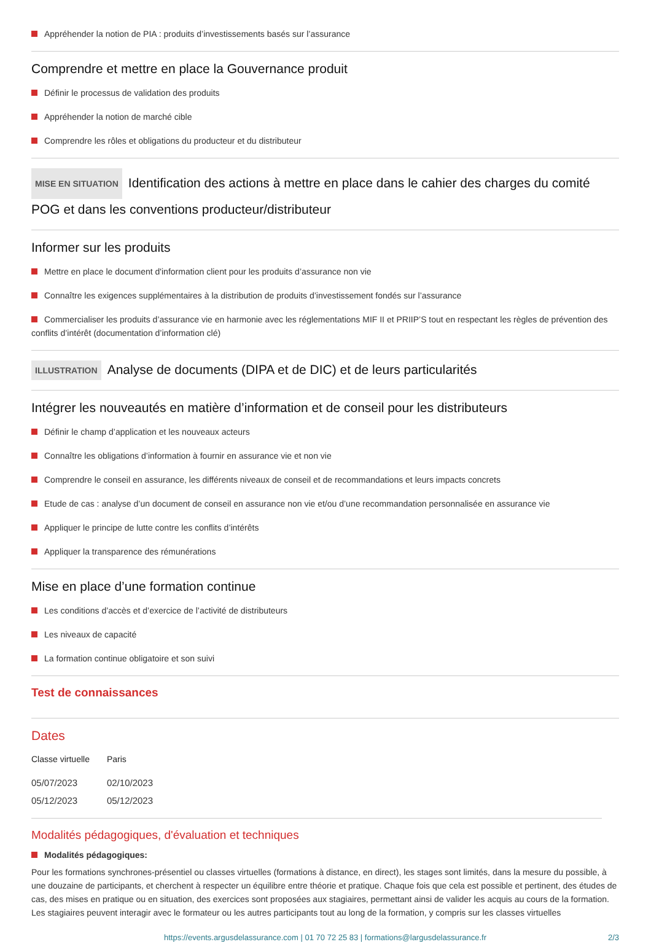Appréhender la notion de PIA : produits d’investissements basés sur l’assurance
Comprendre et mettre en place la Gouvernance produit
Définir le processus de validation des produits
Appréhender la notion de marché cible
Comprendre les rôles et obligations du producteur et du distributeur
MISE EN SITUATION Identification des actions à mettre en place dans le cahier des charges du comité POG et dans les conventions producteur/distributeur
Informer sur les produits
Mettre en place le document d'information client pour les produits d’assurance non vie
Connaître les exigences supplémentaires à la distribution de produits d’investissement fondés sur l’assurance
Commercialiser les produits d’assurance vie en harmonie avec les réglementations MIF II et PRIIP’S tout en respectant les règles de prévention des conflits d’intérêt (documentation d’information clé)
ILLUSTRATION Analyse de documents (DIPA et de DIC) et de leurs particularités
Intégrer les nouveautés en matière d’information et de conseil pour les distributeurs
Définir le champ d’application et les nouveaux acteurs
Connaître les obligations d’information à fournir en assurance vie et non vie
Comprendre le conseil en assurance, les différents niveaux de conseil et de recommandations et leurs impacts concrets
Etude de cas : analyse d’un document de conseil en assurance non vie et/ou d’une recommandation personnalisée en assurance vie
Appliquer le principe de lutte contre les conflits d’intérêts
Appliquer la transparence des rémunérations
Mise en place d’une formation continue
Les conditions d’accès et d’exercice de l’activité de distributeurs
Les niveaux de capacité
La formation continue obligatoire et son suivi
Test de connaissances
Dates
| Classe virtuelle | Paris |
| --- | --- |
| 05/07/2023 | 02/10/2023 |
| 05/12/2023 | 05/12/2023 |
Modalités pédagogiques, d'évaluation et techniques
Modalités pédagogiques:
Pour les formations synchrones-présentiel ou classes virtuelles (formations à distance, en direct), les stages sont limités, dans la mesure du possible, à une douzaine de participants, et cherchent à respecter un équilibre entre théorie et pratique. Chaque fois que cela est possible et pertinent, des études de cas, des mises en pratique ou en situation, des exercices sont proposées aux stagiaires, permettant ainsi de valider les acquis au cours de la formation. Les stagiaires peuvent interagir avec le formateur ou les autres participants tout au long de la formation, y compris sur les classes virtuelles
https://events.argusdelassurance.com | 01 70 72 25 83 | formations@largusdelassurance.fr 2/3